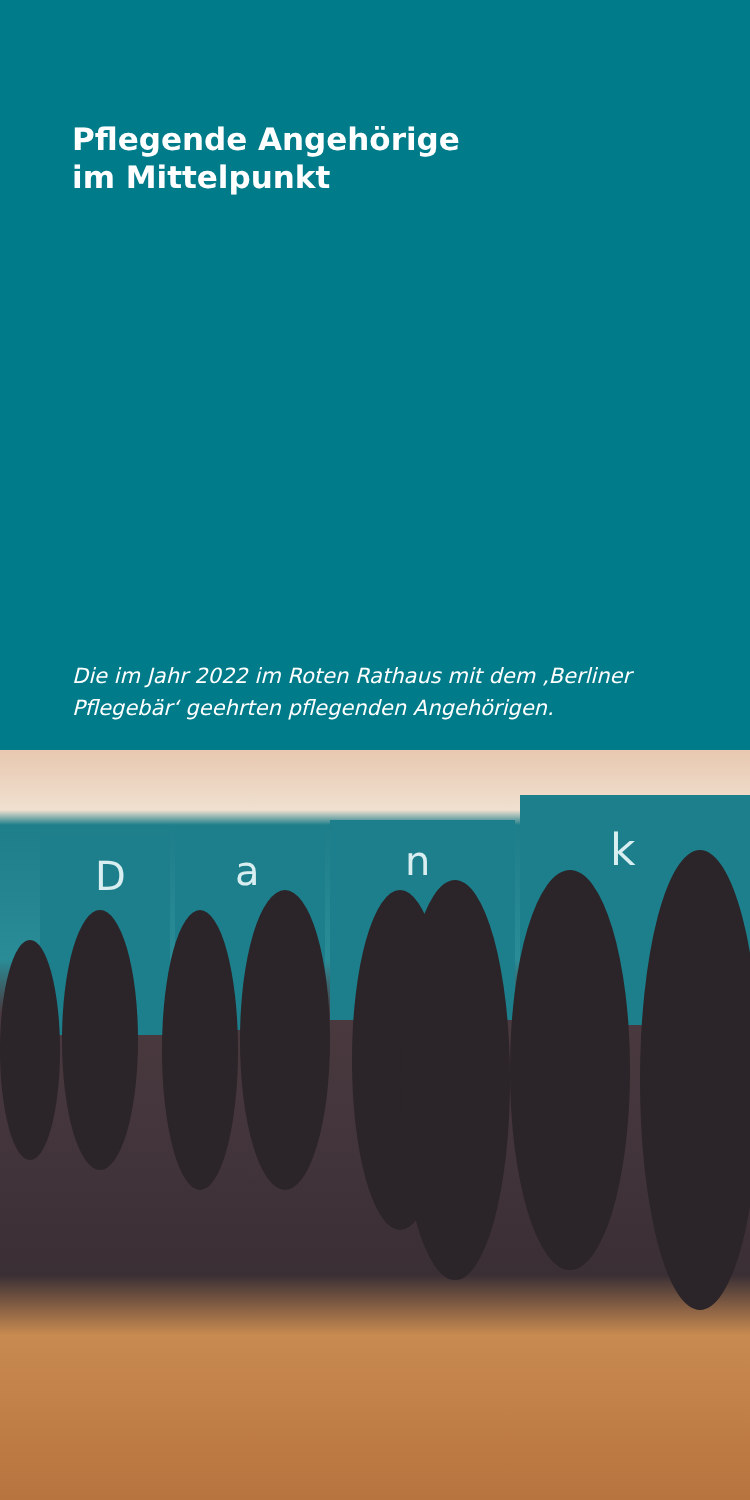Pflegende Angehörige
im Mittelpunkt
Die im Jahr 2022 im Roten Rathaus mit dem ‚Berliner Pflegebär‘ geehrten pflegenden Angehörigen.
D
a
n
k